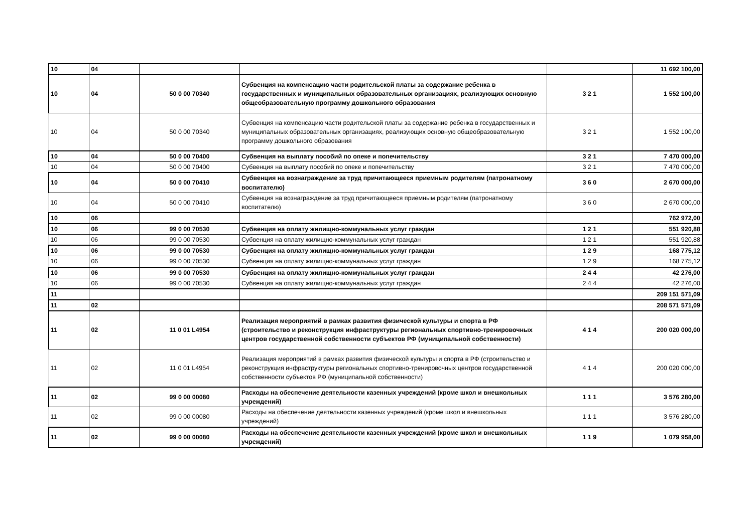| 10 | 04 | | | | 11 692 100,00 |
| 10 | 04 | 50 0 00 70340 | Субвенция на компенсацию части родительской платы за содержание ребенка в государственных и муниципальных образовательных организациях, реализующих основную общеобразовательную программу дошкольного образования | 3 2 1 | 1 552 100,00 |
| 10 | 04 | 50 0 00 70340 | Субвенция на компенсацию части родительской платы за содержание ребенка в государственных и муниципальных образовательных организациях, реализующих основную общеобразовательную программу дошкольного образования | 3 2 1 | 1 552 100,00 |
| 10 | 04 | 50 0 00 70400 | Субвенция на выплату пособий по опеке и попечительству | 3 2 1 | 7 470 000,00 |
| 10 | 04 | 50 0 00 70400 | Субвенция на выплату пособий по опеке и попечительству | 3 2 1 | 7 470 000,00 |
| 10 | 04 | 50 0 00 70410 | Субвенция на вознаграждение за труд причитающееся приемным родителям (патронатному воспитателю) | 3 6 0 | 2 670 000,00 |
| 10 | 04 | 50 0 00 70410 | Субвенция на вознаграждение за труд причитающееся приемным родителям (патронатному воспитателю) | 3 6 0 | 2 670 000,00 |
| 10 | 06 | | | | 762 972,00 |
| 10 | 06 | 99 0 00 70530 | Субвенция на оплату жилищно-коммунальных услуг граждан | 1 2 1 | 551 920,88 |
| 10 | 06 | 99 0 00 70530 | Субвенция на оплату жилищно-коммунальных услуг граждан | 1 2 1 | 551 920,88 |
| 10 | 06 | 99 0 00 70530 | Субвенция на оплату жилищно-коммунальных услуг граждан | 1 2 9 | 168 775,12 |
| 10 | 06 | 99 0 00 70530 | Субвенция на оплату жилищно-коммунальных услуг граждан | 1 2 9 | 168 775,12 |
| 10 | 06 | 99 0 00 70530 | Субвенция на оплату жилищно-коммунальных услуг граждан | 2 4 4 | 42 276,00 |
| 10 | 06 | 99 0 00 70530 | Субвенция на оплату жилищно-коммунальных услуг граждан | 2 4 4 | 42 276,00 |
| 11 | | | | | 209 151 571,09 |
| 11 | 02 | | | | 208 571 571,09 |
| 11 | 02 | 11 0 01 L4954 | Реализация мероприятий в рамках развития физической культуры и спорта в РФ (строительство и реконструкция инфраструктуры региональных спортивно-тренировочных центров государственной собственности субъектов РФ (муниципальной собственности) | 4 1 4 | 200 020 000,00 |
| 11 | 02 | 11 0 01 L4954 | Реализация мероприятий в рамках развития физической культуры и спорта в РФ (строительство и реконструкция инфраструктуры региональных спортивно-тренировочных центров государственной собственности субъектов РФ (муниципальной собственности) | 4 1 4 | 200 020 000,00 |
| 11 | 02 | 99 0 00 00080 | Расходы на обеспечение деятельности казенных учреждений (кроме школ и внешкольных учреждений) | 1 1 1 | 3 576 280,00 |
| 11 | 02 | 99 0 00 00080 | Расходы на обеспечение деятельности казенных учреждений (кроме школ и внешкольных учреждений) | 1 1 1 | 3 576 280,00 |
| 11 | 02 | 99 0 00 00080 | Расходы на обеспечение деятельности казенных учреждений (кроме школ и внешкольных учреждений) | 1 1 9 | 1 079 958,00 |